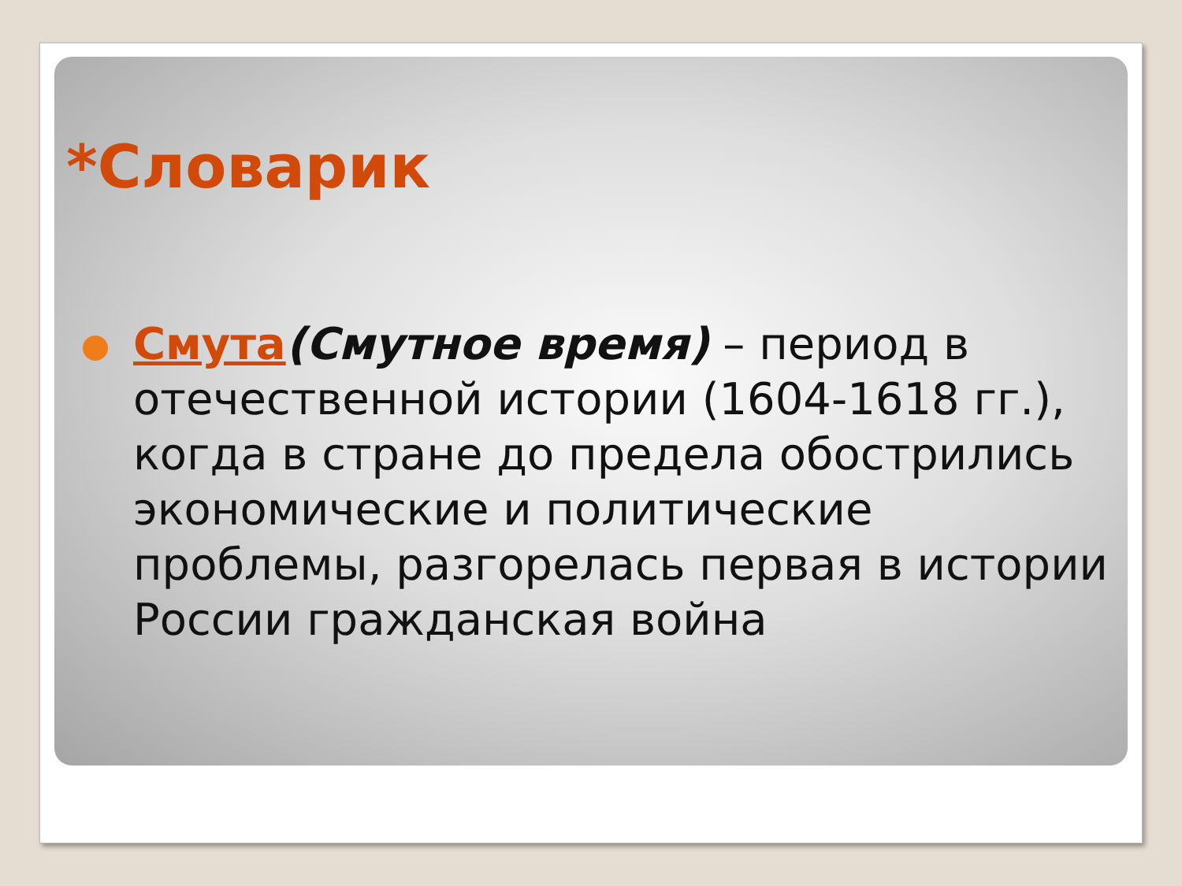*Словарик
Смута(Смутное время) – период в отечественной истории (1604-1618 гг.), когда в стране до предела обострились экономические и политические проблемы, разгорелась первая в истории России гражданская война